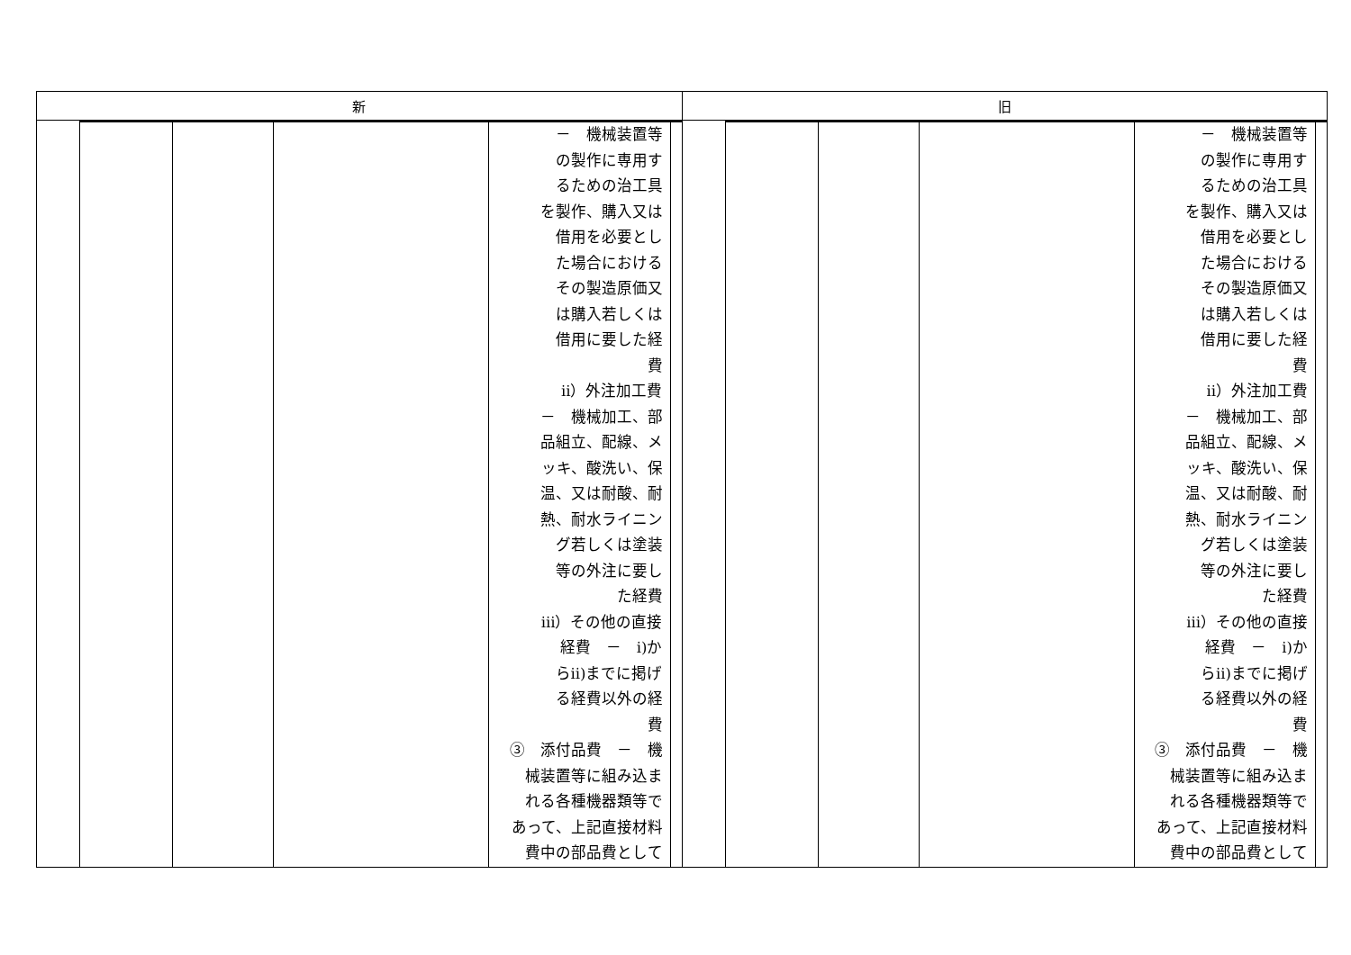| 新 | 旧 |
| / / / / / － 機械装置等 の製作に専用す るための治工具 を製作、購入又は 借用を必要とし た場合における その製造原価又 は購入若しくは 借用に要した経 費 ⅱ）外注加工費 － 機械加工、部 品組立、配線、メ ッキ、酸洗い、保 温、又は耐酸、耐 熱、耐水ライニン グ若しくは塗装 等の外注に要し た経費 ⅲ）その他の直接 経費 － ⅰ)か らⅱ)までに掲げ る経費以外の経 費 ③ 添付品費 － 機 械装置等に組み込ま れる各種機器類等で あって、上記直接材料 費中の部品費として / / | / / / / / － 機械装置等 の製作に専用す るための治工具 を製作、購入又は 借用を必要とし た場合における その製造原価又 は購入若しくは 借用に要した経 費 ⅱ）外注加工費 － 機械加工、部 品組立、配線、メ ッキ、酸洗い、保 温、又は耐酸、耐 熱、耐水ライニン グ若しくは塗装 等の外注に要し た経費 ⅲ）その他の直接 経費 － ⅰ)か らⅱ)までに掲げ る経費以外の経 費 ③ 添付品費 － 機 械装置等に組み込ま れる各種機器類等で あって、上記直接材料 費中の部品費として / / |